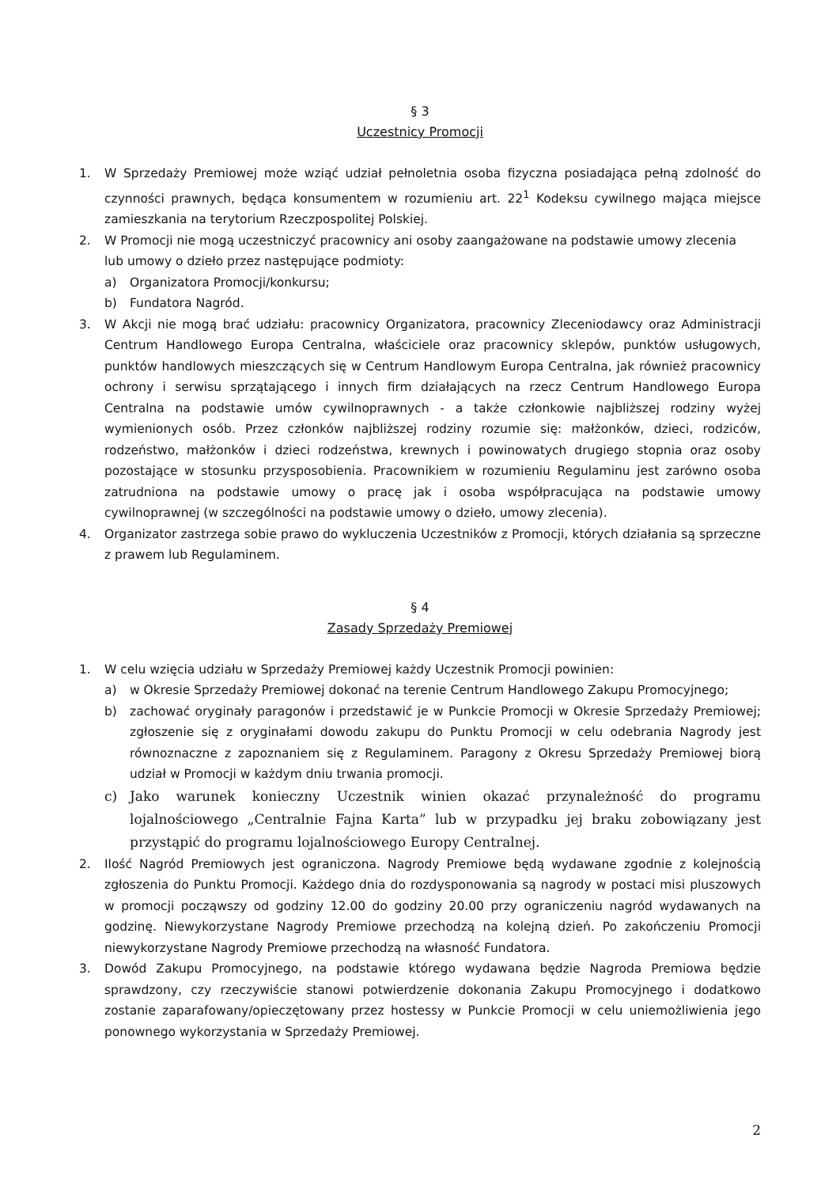§ 3
Uczestnicy Promocji
1. W Sprzedaży Premiowej może wziąć udział pełnoletnia osoba fizyczna posiadająca pełną zdolność do czynności prawnych, będąca konsumentem w rozumieniu art. 22<sup>1</sup> Kodeksu cywilnego mająca miejsce zamieszkania na terytorium Rzeczpospolitej Polskiej.
2. W Promocji nie mogą uczestniczyć pracownicy ani osoby zaangażowane na podstawie umowy zlecenia
lub umowy o dzieło przez następujące podmioty:
a) Organizatora Promocji/konkursu;
b) Fundatora Nagród.
3. W Akcji nie mogą brać udziału: pracownicy Organizatora, pracownicy Zleceniodawcy oraz Administracji Centrum Handlowego Europa Centralna, właściciele oraz pracownicy sklepów, punktów usługowych, punktów handlowych mieszczących się w Centrum Handlowym Europa Centralna, jak również pracownicy ochrony i serwisu sprzątającego i innych firm działających na rzecz Centrum Handlowego Europa Centralna na podstawie umów cywilnoprawnych - a także członkowie najbliższej rodziny wyżej wymienionych osób. Przez członków najbliższej rodziny rozumie się: małżonków, dzieci, rodziców, rodzeństwo, małżonków i dzieci rodzeństwa, krewnych i powinowatych drugiego stopnia oraz osoby pozostające w stosunku przysposobienia. Pracownikiem w rozumieniu Regulaminu jest zarówno osoba zatrudniona na podstawie umowy o pracę jak i osoba współpracująca na podstawie umowy cywilnoprawnej (w szczególności na podstawie umowy o dzieło, umowy zlecenia).
4. Organizator zastrzega sobie prawo do wykluczenia Uczestników z Promocji, których działania są sprzeczne z prawem lub Regulaminem.
§ 4
Zasady Sprzedaży Premiowej
1. W celu wzięcia udziału w Sprzedaży Premiowej każdy Uczestnik Promocji powinien:
a) w Okresie Sprzedaży Premiowej dokonać na terenie Centrum Handlowego Zakupu Promocyjnego;
b) zachować oryginały paragonów i przedstawić je w Punkcie Promocji w Okresie Sprzedaży Premiowej; zgłoszenie się z oryginałami dowodu zakupu do Punktu Promocji w celu odebrania Nagrody jest równoznaczne z zapoznaniem się z Regulaminem. Paragony z Okresu Sprzedaży Premiowej biorą udział w Promocji w każdym dniu trwania promocji.
c) Jako warunek konieczny Uczestnik winien okazać przynależność do programu lojalnościowego „Centralnie Fajna Karta” lub w przypadku jej braku zobowiązany jest przystąpić do programu lojalnościowego Europy Centralnej.
2. Ilość Nagród Premiowych jest ograniczona. Nagrody Premiowe będą wydawane zgodnie z kolejnością zgłoszenia do Punktu Promocji. Każdego dnia do rozdysponowania są nagrody w postaci misi pluszowych w promocji począwszy od godziny 12.00 do godziny 20.00 przy ograniczeniu nagród wydawanych na godzinę. Niewykorzystane Nagrody Premiowe przechodzą na kolejną dzień. Po zakończeniu Promocji niewykorzystane Nagrody Premiowe przechodzą na własność Fundatora.
3. Dowód Zakupu Promocyjnego, na podstawie którego wydawana będzie Nagroda Premiowa będzie sprawdzony, czy rzeczywiście stanowi potwierdzenie dokonania Zakupu Promocyjnego i dodatkowo zostanie zaparafowany/opieczętowany przez hostessy w Punkcie Promocji w celu uniemożliwienia jego ponownego wykorzystania w Sprzedaży Premiowej.
2